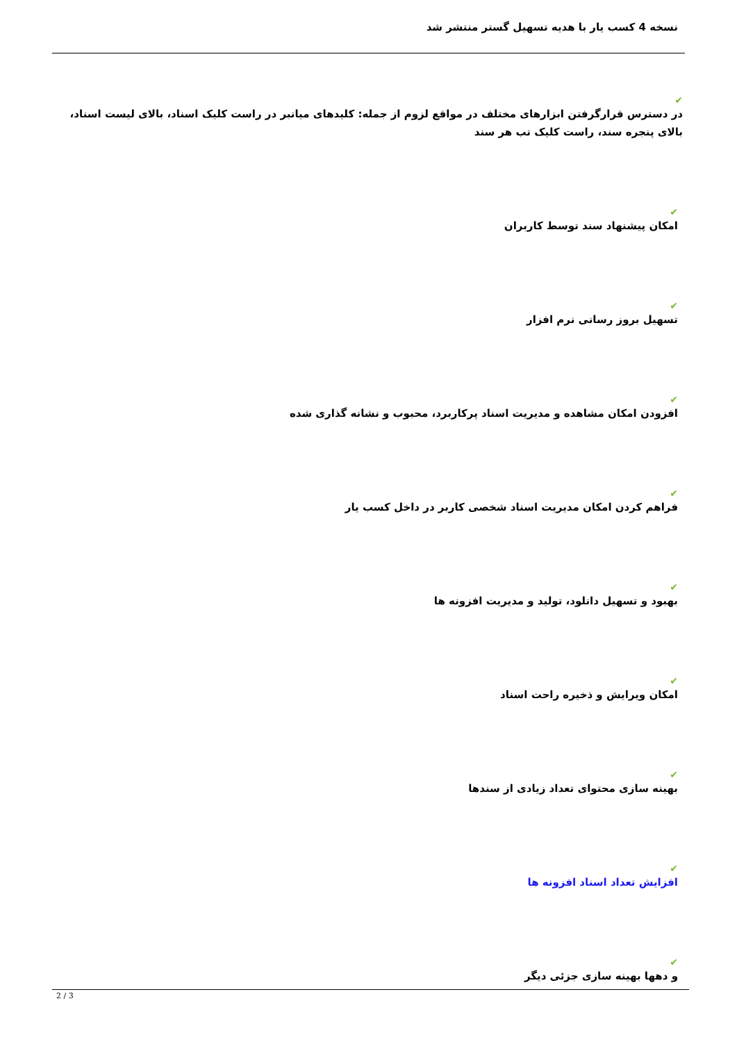نسخه 4 کسب یار با هدیه تسهیل گستر منتشر شد
✔
در دسترس قرارگرفتن ابزارهای مختلف در مواقع لزوم از جمله: کلیدهای میانبر در راست کلیک اسناد، بالای لیست اسناد، بالای پنجره سند، راست کلیک تب هر سند
✔
امکان پیشنهاد سند توسط کاربران
✔
تسهیل بروز رسانی نرم افزار
✔
افزودن امکان مشاهده و مدیریت اسناد پرکاربرد، محبوب و نشانه گذاری شده
✔
فراهم کردن امکان مدیریت اسناد شخصی کاربر در داخل کسب یار
✔
بهبود و تسهیل دانلود، تولید و مدیریت افزونه ها
✔
امکان ویرایش و ذخیره راحت اسناد
✔
بهینه سازی محتوای تعداد زیادی از سندها
✔
افزایش تعداد اسناد افزونه ها
✔
و دهها بهینه سازی جزئی دیگر
2 / 3